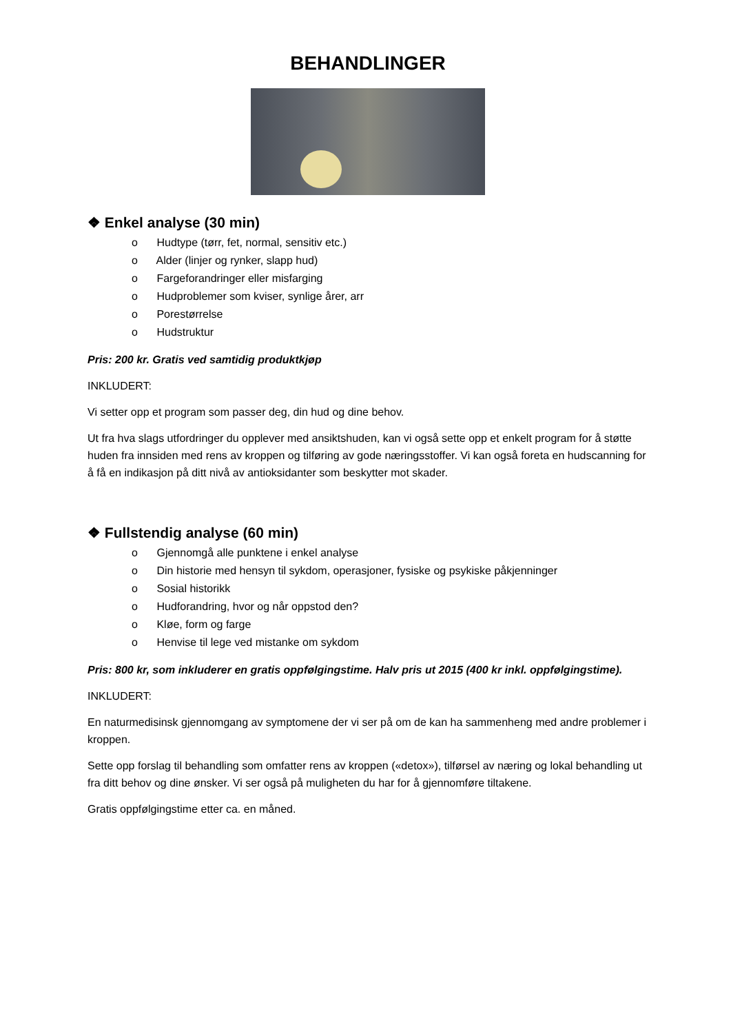BEHANDLINGER
❖ Enkel analyse (30 min)
o Hudtype (tørr, fet, normal, sensitiv etc.)
o Alder (linjer og rynker, slapp hud)
o Fargeforandringer eller misfarging
o Hudproblemer som kviser, synlige årer, arr
o Porestørrelse
o Hudstruktur
Pris: 200 kr. Gratis ved samtidig produktkjøp
INKLUDERT:
Vi setter opp et program som passer deg, din hud og dine behov.
Ut fra hva slags utfordringer du opplever med ansiktshuden, kan vi også sette opp et enkelt program for å støtte huden fra innsiden med rens av kroppen og tilføring av gode næringsstoffer. Vi kan også foreta en hudscanning for å få en indikasjon på ditt nivå av antioksidanter som beskytter mot skader.
❖ Fullstendig analyse (60 min)
o Gjennomgå alle punktene i enkel analyse
o Din historie med hensyn til sykdom, operasjoner, fysiske og psykiske påkjenninger
o Sosial historikk
o Hudforandring, hvor og når oppstod den?
o Kløe, form og farge
o Henvise til lege ved mistanke om sykdom
Pris: 800 kr, som inkluderer en gratis oppfølgingstime. Halv pris ut 2015 (400 kr inkl. oppfølgingstime).
INKLUDERT:
En naturmedisinsk gjennomgang av symptomene der vi ser på om de kan ha sammenheng med andre problemer i kroppen.
Sette opp forslag til behandling som omfatter rens av kroppen («detox»), tilførsel av næring og lokal behandling ut fra ditt behov og dine ønsker. Vi ser også på muligheten du har for å gjennomføre tiltakene.
Gratis oppfølgingstime etter ca. en måned.